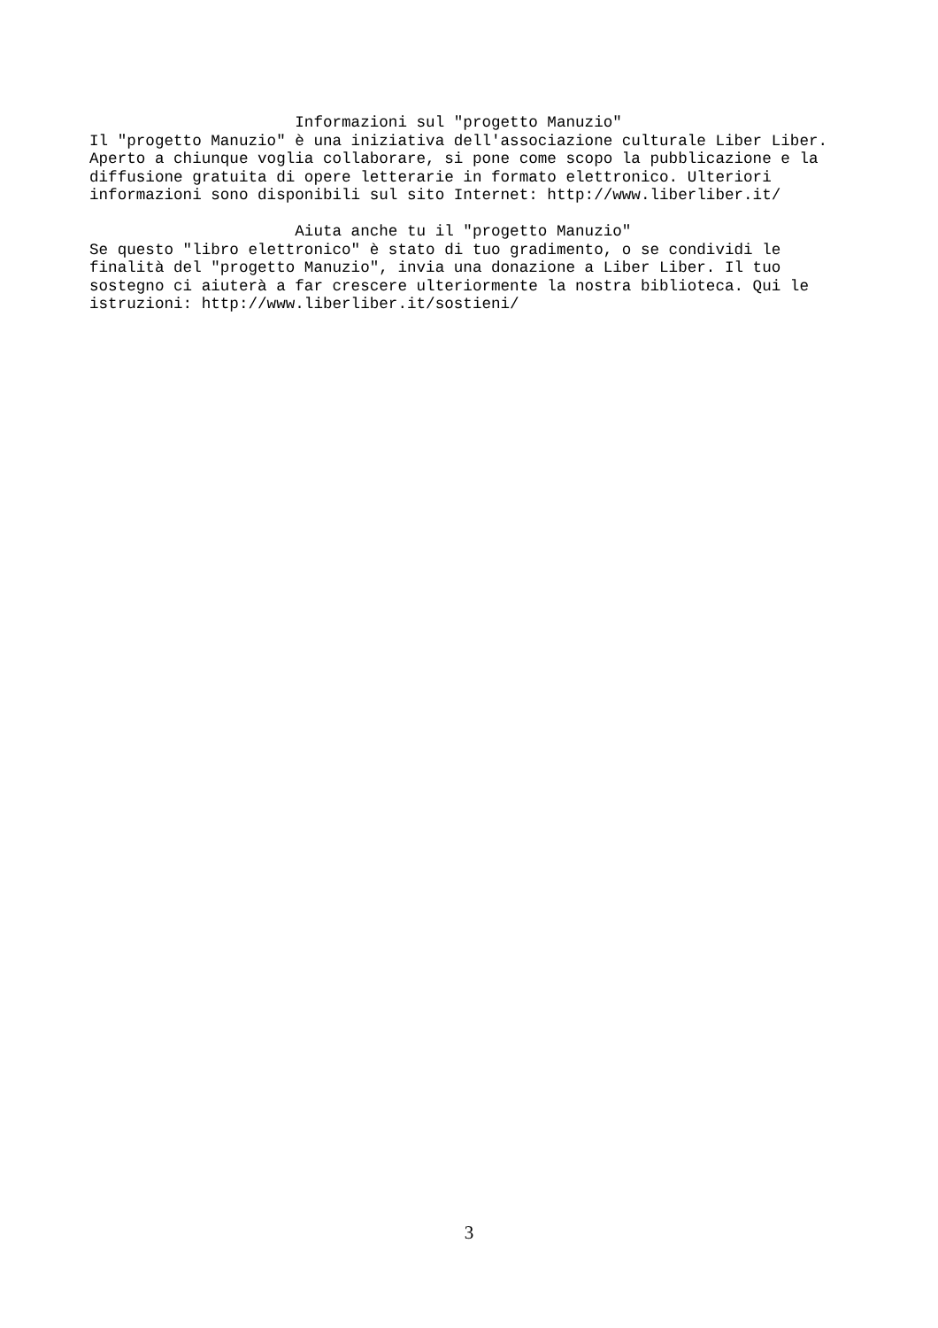Informazioni sul "progetto Manuzio"
Il "progetto Manuzio" è una iniziativa dell'associazione culturale Liber Liber.
Aperto a chiunque voglia collaborare, si pone come scopo la pubblicazione e la
diffusione gratuita di opere letterarie in formato elettronico. Ulteriori
informazioni sono disponibili sul sito Internet: http://www.liberliber.it/

                      Aiuta anche tu il "progetto Manuzio"
Se questo "libro elettronico" è stato di tuo gradimento, o se condividi le
finalità del "progetto Manuzio", invia una donazione a Liber Liber. Il tuo
sostegno ci aiuterà a far crescere ulteriormente la nostra biblioteca. Qui le
istruzioni: http://www.liberliber.it/sostieni/
3